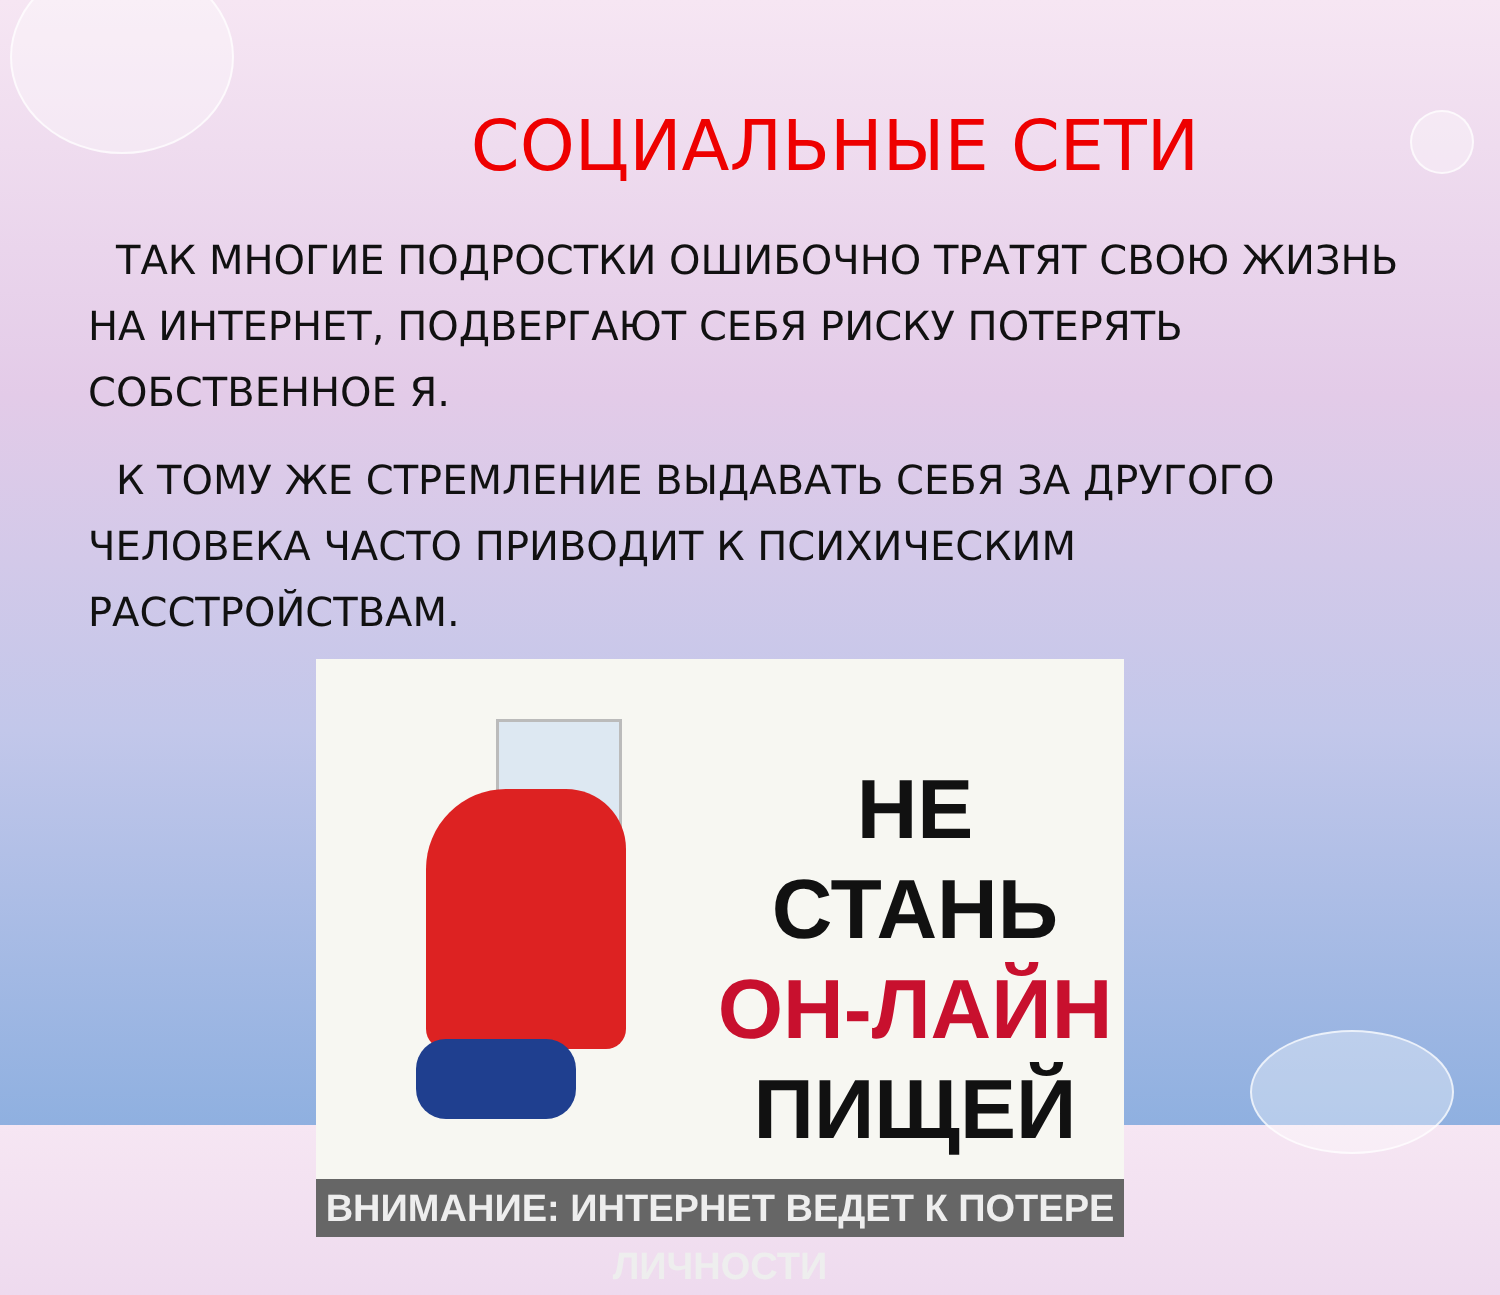СОЦИАЛЬНЫЕ СЕТИ
ТАК МНОГИЕ ПОДРОСТКИ ОШИБОЧНО ТРАТЯТ СВОЮ ЖИЗНЬ НА ИНТЕРНЕТ, ПОДВЕРГАЮТ СЕБЯ РИСКУ ПОТЕРЯТЬ СОБСТВЕННОЕ Я.
К ТОМУ ЖЕ СТРЕМЛЕНИЕ ВЫДАВАТЬ СЕБЯ ЗА ДРУГОГО ЧЕЛОВЕКА ЧАСТО ПРИВОДИТ К ПСИХИЧЕСКИМ РАССТРОЙСТВАМ.
НЕ СТАНЬ
ОН-ЛАЙН
ПИЩЕЙ
ВНИМАНИЕ: ИНТЕРНЕТ ВЕДЕТ К ПОТЕРЕ ЛИЧНОСТИ